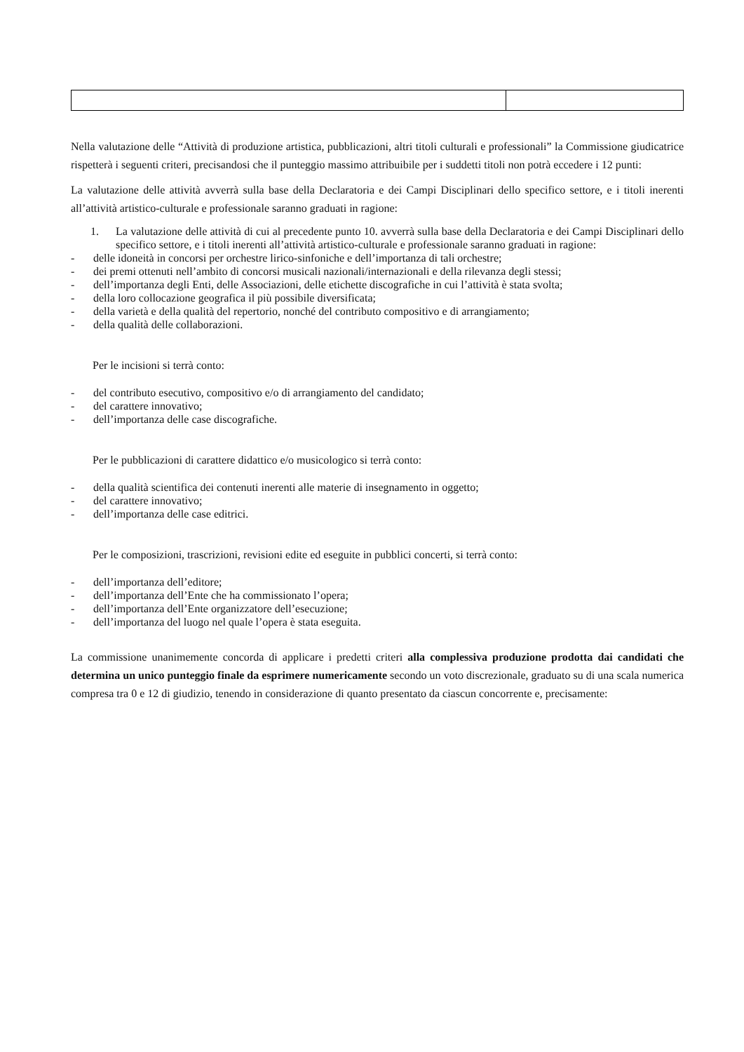Nella valutazione delle “Attività di produzione artistica, pubblicazioni, altri titoli culturali e professionali” la Commissione giudicatrice rispetterà i seguenti criteri, precisandosi che il punteggio massimo attribuibile per i suddetti titoli non potrà eccedere i 12 punti:
La valutazione delle attività avverrà sulla base della Declaratoria e dei Campi Disciplinari dello specifico settore, e i titoli inerenti all’attività artistico-culturale e professionale saranno graduati in ragione:
1. La valutazione delle attività di cui al precedente punto 10. avverrà sulla base della Declaratoria e dei Campi Disciplinari dello specifico settore, e i titoli inerenti all’attività artistico-culturale e professionale saranno graduati in ragione:
- delle idoneità in concorsi per orchestre lirico-sinfoniche e dell’importanza di tali orchestre;
- dei premi ottenuti nell’ambito di concorsi musicali nazionali/internazionali e della rilevanza degli stessi;
- dell’importanza degli Enti, delle Associazioni, delle etichette discografiche in cui l’attività è stata svolta;
- della loro collocazione geografica il più possibile diversificata;
- della varietà e della qualità del repertorio, nonché del contributo compositivo e di arrangiamento;
- della qualità delle collaborazioni.
Per le incisioni si terrà conto:
- del contributo esecutivo, compositivo e/o di arrangiamento del candidato;
- del carattere innovativo;
- dell’importanza delle case discografiche.
Per le pubblicazioni di carattere didattico e/o musicologico si terrà conto:
- della qualità scientifica dei contenuti inerenti alle materie di insegnamento in oggetto;
- del carattere innovativo;
- dell’importanza delle case editrici.
Per le composizioni, trascrizioni, revisioni edite ed eseguite in pubblici concerti, si terrà conto:
- dell’importanza dell’editore;
- dell’importanza dell’Ente che ha commissionato l’opera;
- dell’importanza dell’Ente organizzatore dell’esecuzione;
- dell’importanza del luogo nel quale l’opera è stata eseguita.
La commissione unanimemente concorda di applicare i predetti criteri alla complessiva produzione prodotta dai candidati che determina un unico punteggio finale da esprimere numericamente secondo un voto discrezionale, graduato su di una scala numerica compresa tra 0 e 12 di giudizio, tenendo in considerazione di quanto presentato da ciascun concorrente e, precisamente: